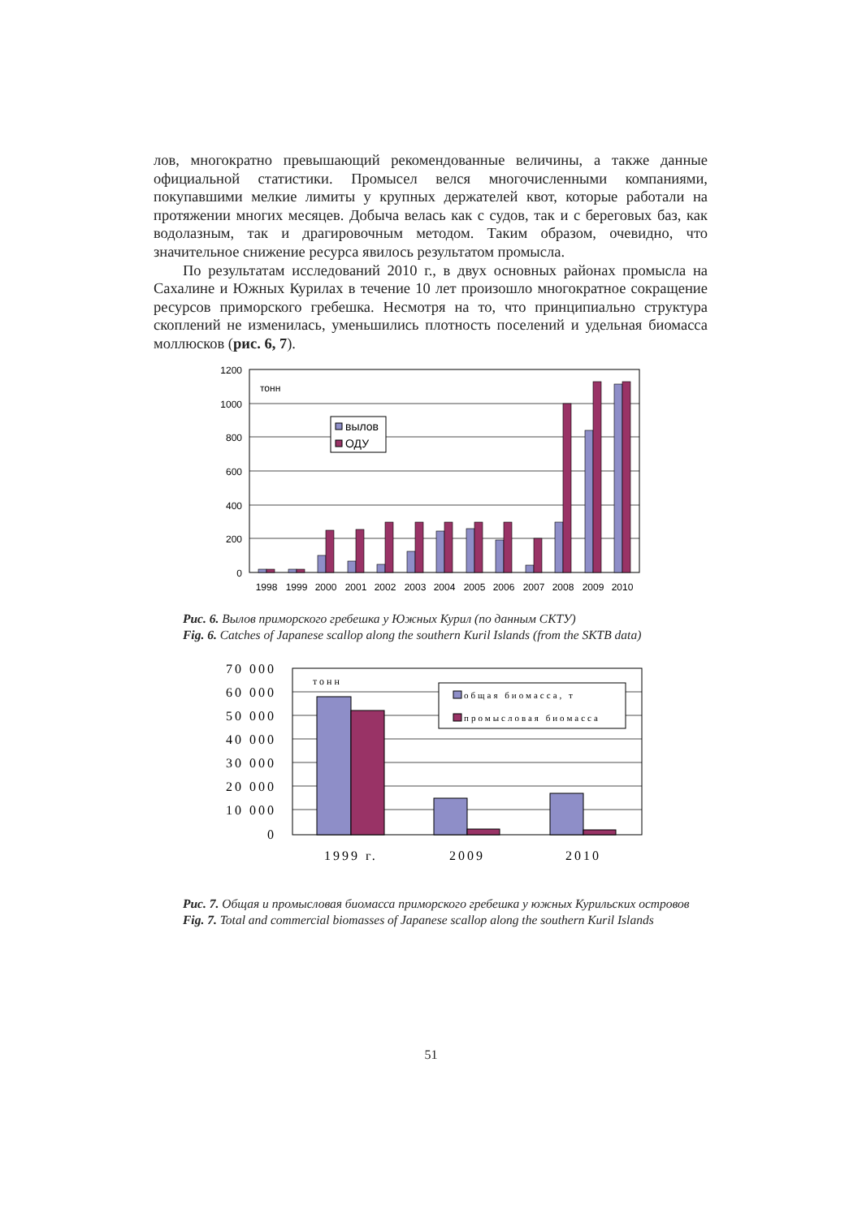лов, многократно превышающий рекомендованные величины, а также данные официальной статистики. Промысел велся многочисленными компаниями, покупавшими мелкие лимиты у крупных держателей квот, которые работали на протяжении многих месяцев. Добыча велась как с судов, так и с береговых баз, как водолазным, так и драгировочным методом. Таким образом, очевидно, что значительное снижение ресурса явилось результатом промысла.
По результатам исследований 2010 г., в двух основных районах промысла на Сахалине и Южных Курилах в течение 10 лет произошло многократное сокращение ресурсов приморского гребешка. Несмотря на то, что принципиально структура скоплений не изменилась, уменьшились плотность поселений и удельная биомасса моллюсков (рис. 6, 7).
1200
1000
800
600
400
200
0
тонн
вылов
ОДУ
1998
1999
2000
2001
2002
2003
2004
2005
2006
2007
2008
2009
2010
Рис. 6. Вылов приморского гребешка у Южных Курил (по данным СКТУ)
Fig. 6. Catches of Japanese scallop along the southern Kuril Islands (from the SKTB data)
70 000
60 000
50 000
40 000
30 000
20 000
10 000
0
тонн
общая биомасса, т
промысловая биомасса
1999 г.
2009
2010
Рис. 7. Общая и промысловая биомасса приморского гребешка у южных Курильских островов
Fig. 7. Total and commercial biomasses of Japanese scallop along the southern Kuril Islands
51